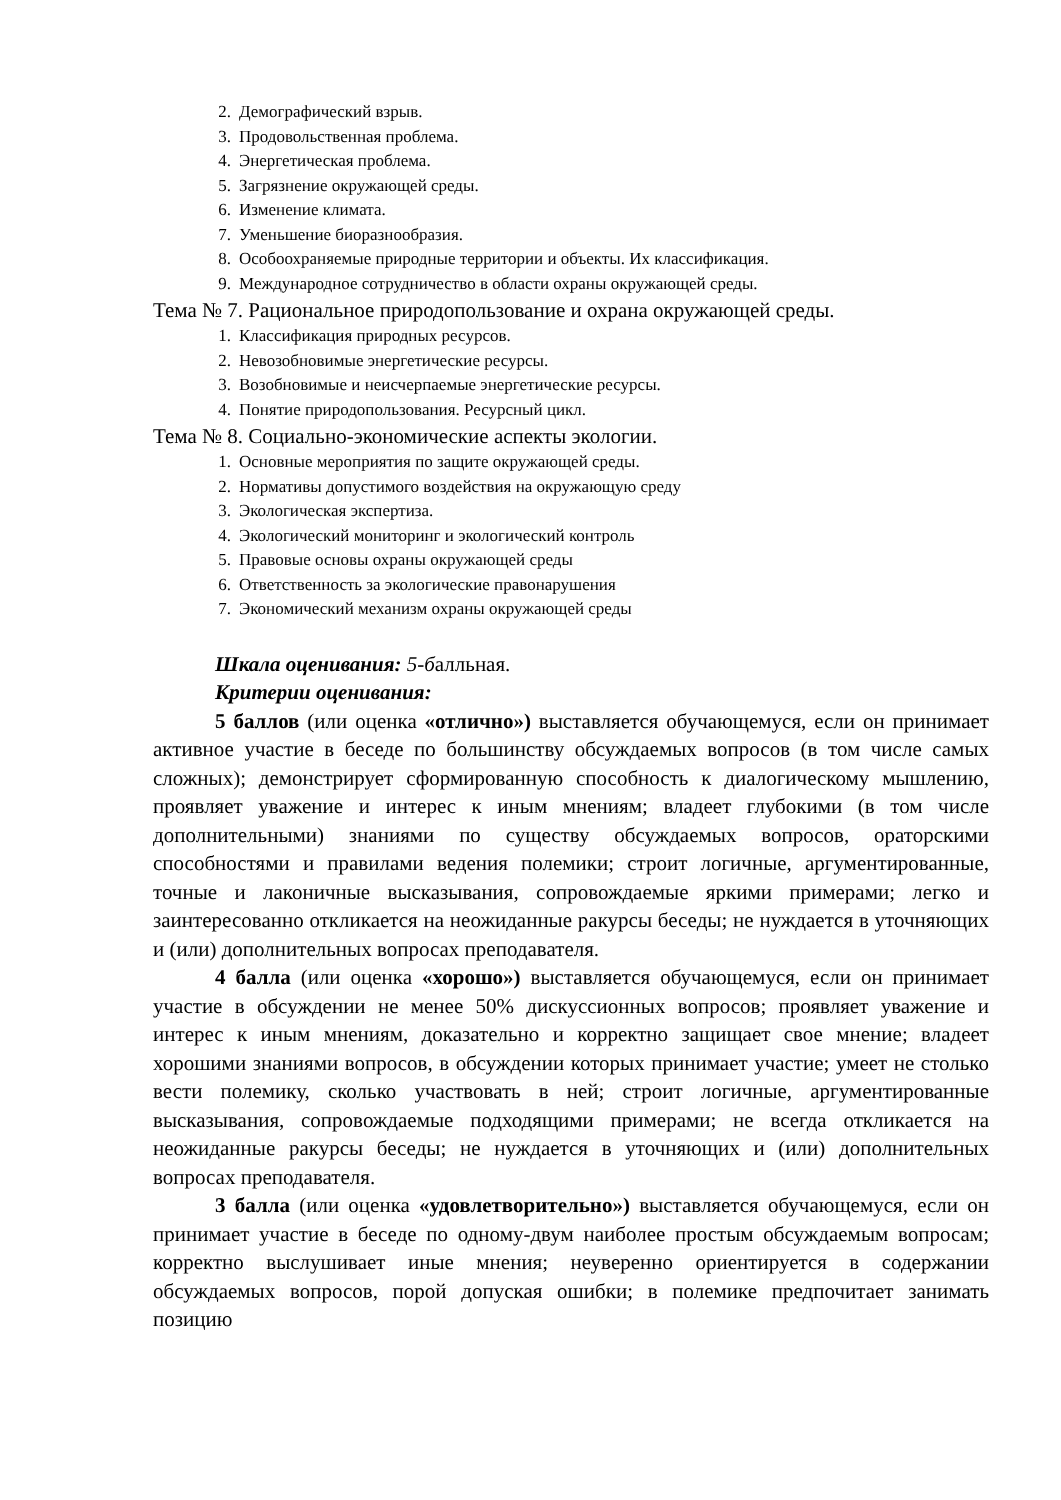2. Демографический взрыв.
3. Продовольственная проблема.
4. Энергетическая проблема.
5. Загрязнение окружающей среды.
6. Изменение климата.
7. Уменьшение биоразнообразия.
8. Особоохраняемые природные территории и объекты. Их классификация.
9. Международное сотрудничество в области охраны окружающей среды.
Тема № 7. Рациональное природопользование и охрана окружающей среды.
1. Классификация природных ресурсов.
2. Невозобновимые энергетические ресурсы.
3. Возобновимые и неисчерпаемые энергетические ресурсы.
4. Понятие природопользования. Ресурсный цикл.
Тема № 8. Социально-экономические аспекты экологии.
1. Основные мероприятия по защите окружающей среды.
2. Нормативы допустимого воздействия на окружающую среду
3. Экологическая экспертиза.
4. Экологический мониторинг и экологический контроль
5. Правовые основы охраны окружающей среды
6. Ответственность за экологические правонарушения
7. Экономический механизм охраны окружающей среды
Шкала оценивания: 5-балльная.
Критерии оценивания:
5 баллов (или оценка «отлично») выставляется обучающемуся, если он принимает активное участие в беседе по большинству обсуждаемых вопросов (в том числе самых сложных); демонстрирует сформированную способность к диалогическому мышлению, проявляет уважение и интерес к иным мнениям; владеет глубокими (в том числе дополнительными) знаниями по существу обсуждаемых вопросов, ораторскими способностями и правилами ведения полемики; строит логичные, аргументированные, точные и лаконичные высказывания, сопровождаемые яркими примерами; легко и заинтересованно откликается на неожиданные ракурсы беседы; не нуждается в уточняющих и (или) дополнительных вопросах преподавателя.
4 балла (или оценка «хорошо») выставляется обучающемуся, если он принимает участие в обсуждении не менее 50% дискуссионных вопросов; проявляет уважение и интерес к иным мнениям, доказательно и корректно защищает свое мнение; владеет хорошими знаниями вопросов, в обсуждении которых принимает участие; умеет не столько вести полемику, сколько участвовать в ней; строит логичные, аргументированные высказывания, сопровождаемые подходящими примерами; не всегда откликается на неожиданные ракурсы беседы; не нуждается в уточняющих и (или) дополнительных вопросах преподавателя.
3 балла (или оценка «удовлетворительно») выставляется обучающемуся, если он принимает участие в беседе по одному-двум наиболее простым обсуждаемым вопросам; корректно выслушивает иные мнения; неуверенно ориентируется в содержании обсуждаемых вопросов, порой допуская ошибки; в полемике предпочитает занимать позицию